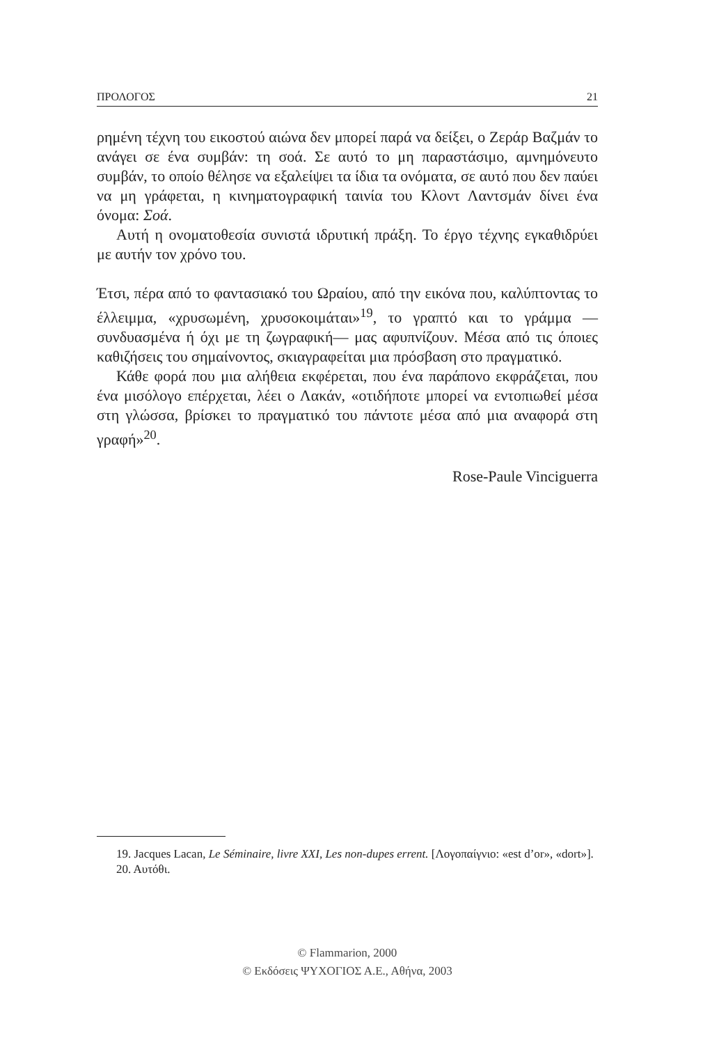ΠΡΟΛΟΓΟΣ 21
ρημένη τέχνη του εικοστού αιώνα δεν μπορεί παρά να δείξει, ο Ζεράρ Βαζμάν το ανάγει σε ένα συμβάν: τη σοά. Σε αυτό το μη παραστάσιμο, αμνημόνευτο συμβάν, το οποίο θέλησε να εξαλείψει τα ίδια τα ονόματα, σε αυτό που δεν παύει να μη γράφεται, η κινηματογραφική ταινία του Κλοντ Λαντσμάν δίνει ένα όνομα: Σοά.
Αυτή η ονοματοθεσία συνιστά ιδρυτική πράξη. Το έργο τέχνης εγκαθιδρύει με αυτήν τον χρόνο του.
Έτσι, πέρα από το φαντασιακό του Ωραίου, από την εικόνα που, καλύπτοντας το έλλειμμα, «χρυσωμένη, χρυσοκοιμάται»<sup>19</sup>, το γραπτό και το γράμμα —συνδυασμένα ή όχι με τη ζωγραφική— μας αφυπνίζουν. Μέσα από τις όποιες καθιζήσεις του σημαίνοντος, σκιαγραφείται μια πρόσβαση στο πραγματικό.
Κάθε φορά που μια αλήθεια εκφέρεται, που ένα παράπονο εκφράζεται, που ένα μισόλογο επέρχεται, λέει ο Λακάν, «οτιδήποτε μπορεί να εντοπιωθεί μέσα στη γλώσσα, βρίσκει το πραγματικό του πάντοτε μέσα από μια αναφορά στη γραφή»<sup>20</sup>.
Rose-Paule Vinciguerra
19. Jacques Lacan, Le Séminaire, livre XXI, Les non-dupes errent. [Λογοπαίγνιο: «est d’or», «dort»].
20. Αυτόθι.
© Flammarion, 2000
© Εκδόσεις ΨΥΧΟΓΙΟΣ Α.Ε., Αθήνα, 2003